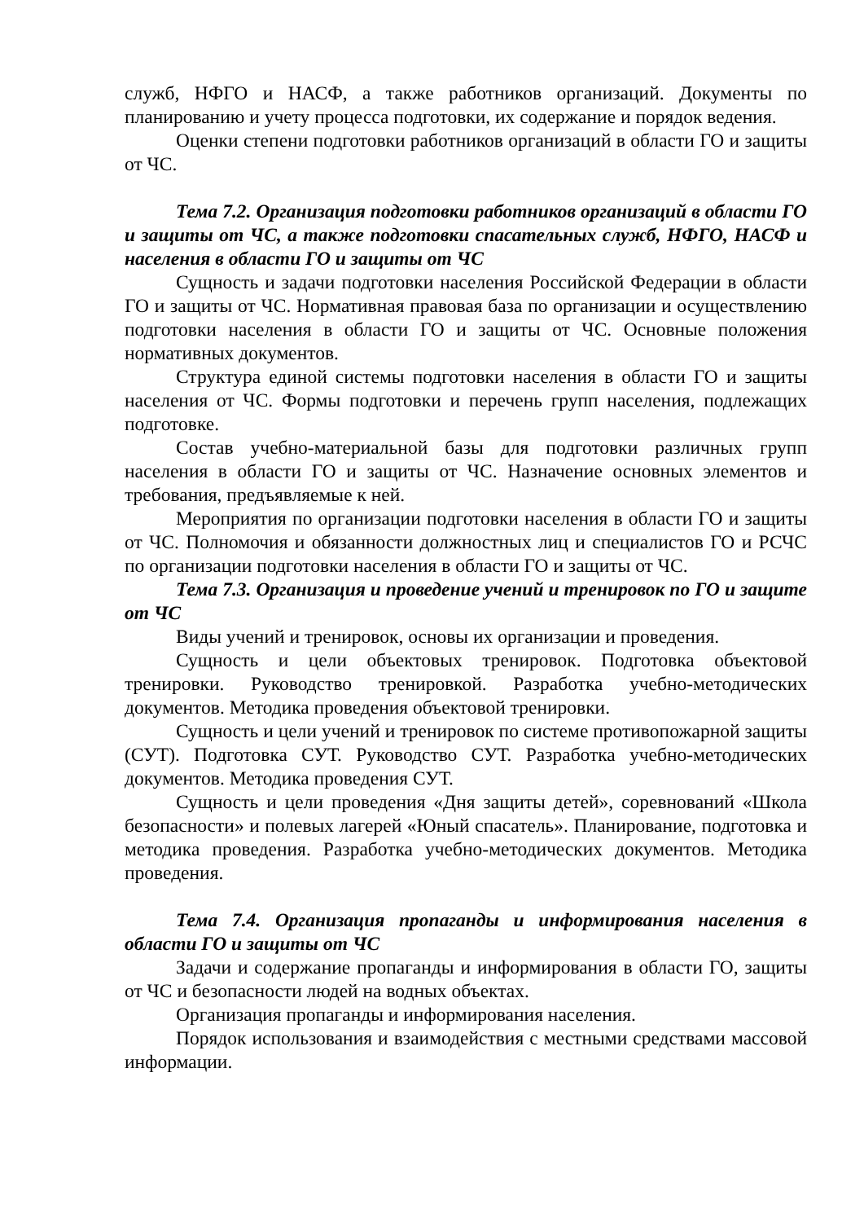служб, НФГО и НАСФ, а также работников организаций. Документы по планированию и учету процесса подготовки, их содержание и порядок ведения.
Оценки степени подготовки работников организаций в области ГО и защиты от ЧС.
Тема 7.2. Организация подготовки работников организаций в области ГО и защиты от ЧС, а также подготовки спасательных служб, НФГО, НАСФ и населения в области ГО и защиты от ЧС
Сущность и задачи подготовки населения Российской Федерации в области ГО и защиты от ЧС. Нормативная правовая база по организации и осуществлению подготовки населения в области ГО и защиты от ЧС. Основные положения нормативных документов.
Структура единой системы подготовки населения в области ГО и защиты населения от ЧС. Формы подготовки и перечень групп населения, подлежащих подготовке.
Состав учебно-материальной базы для подготовки различных групп населения в области ГО и защиты от ЧС. Назначение основных элементов и требования, предъявляемые к ней.
Мероприятия по организации подготовки населения в области ГО и защиты от ЧС. Полномочия и обязанности должностных лиц и специалистов ГО и РСЧС по организации подготовки населения в области ГО и защиты от ЧС.
Тема 7.3. Организация и проведение учений и тренировок по ГО и защите от ЧС
Виды учений и тренировок, основы их организации и проведения.
Сущность и цели объектовых тренировок. Подготовка объектовой тренировки. Руководство тренировкой. Разработка учебно-методических документов. Методика проведения объектовой тренировки.
Сущность и цели учений и тренировок по системе противопожарной защиты (СУТ). Подготовка СУТ. Руководство СУТ. Разработка учебно-методических документов. Методика проведения СУТ.
Сущность и цели проведения «Дня защиты детей», соревнований «Школа безопасности» и полевых лагерей «Юный спасатель». Планирование, подготовка и методика проведения. Разработка учебно-методических документов. Методика проведения.
Тема 7.4. Организация пропаганды и информирования населения в области ГО и защиты от ЧС
Задачи и содержание пропаганды и информирования в области ГО, защиты от ЧС и безопасности людей на водных объектах.
Организация пропаганды и информирования населения.
Порядок использования и взаимодействия с местными средствами массовой информации.